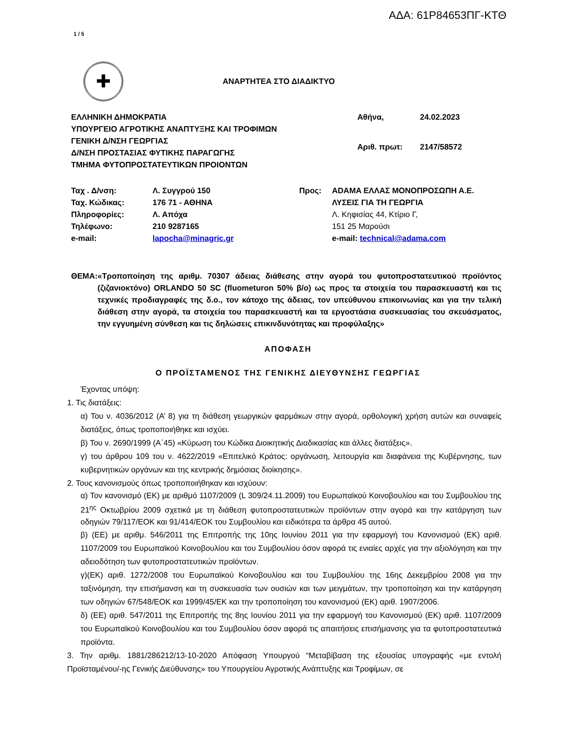ΑΔΑ: 61Ρ84653ΠΓ-ΚΤΘ
1 / 5
✚
ΑΝΑΡΤΗΤΕΑ ΣΤΟ ΔΙΑΔΙΚΤΥΟ
ΕΛΛΗΝΙΚΗ ΔΗΜΟΚΡΑΤΙΑ
ΥΠΟΥΡΓΕΙΟ ΑΓΡΟΤΙΚΗΣ ΑΝΑΠΤΥΞΗΣ ΚΑΙ ΤΡΟΦΙΜΩΝ
ΓΕΝΙΚΗ Δ/ΝΣΗ ΓΕΩΡΓΙΑΣ
Δ/ΝΣΗ ΠΡΟΣΤΑΣΙΑΣ ΦΥΤΙΚΗΣ ΠΑΡΑΓΩΓΗΣ
ΤΜΗΜΑ ΦΥΤΟΠΡΟΣΤΑΤΕΥΤΙΚΩΝ ΠΡΟΙΟΝΤΩΝ
| Αθήνα, | 24.02.2023 |
| Αριθ. πρωτ: | 2147/58572 |
| Ταχ . Δ/νση: | Λ. Συγγρού 150 | Προς: | ΑDAMA ΕΛΛΑΣ ΜΟΝΟΠΡΟΣΩΠΗ Α.Ε. |
| Ταχ. Κώδικας: | 176 71 - ΑΘΗΝΑ | | ΛΥΣΕΙΣ ΓΙΑ ΤΗ ΓΕΩΡΓΙΑ |
| Πληροφορίες: | Λ. Απόχα | | Λ. Κηφισίας 44, Κτίριο Γ, |
| Τηλέφωνο: | 210 9287165 | | 151 25 Μαρούσι |
| e-mail: | lapocha@minagric.gr | | e-mail: technical@adama.com |
ΘΕΜΑ: «Τροποποίηση της αριθμ. 70307 άδειας διάθεσης στην αγορά του φυτοπροστατευτικού προϊόντος (ζιζανιοκτόνο) ORLANDO 50 SC (fluometuron 50% β/ο) ως προς τα στοιχεία του παρασκευαστή και τις τεχνικές προδιαγραφές της δ.ο., τον κάτοχο της άδειας, τον υπεύθυνου επικοινωνίας και για την τελική διάθεση στην αγορά, τα στοιχεία του παρασκευαστή και τα εργοστάσια συσκευασίας του σκευάσματος, την εγγυημένη σύνθεση και τις δηλώσεις επικινδυνότητας και προφύλαξης»
ΑΠΟΦΑΣΗ
Ο ΠΡΟΪΣΤΑΜΕΝΟΣ ΤΗΣ ΓΕΝΙΚΗΣ ΔΙΕΥΘΥΝΣΗΣ ΓΕΩΡΓΙΑΣ
Έχοντας υπόψη:
1. Τις διατάξεις:
α) Του ν. 4036/2012 (Α’ 8) για τη διάθεση γεωργικών φαρμάκων στην αγορά, ορθολογική χρήση αυτών και συναφείς διατάξεις, όπως τροποποιήθηκε και ισχύει.
β) Του ν. 2690/1999 (Α΄45) «Κύρωση του Κώδικα Διοικητικής Διαδικασίας και άλλες διατάξεις».
γ) του άρθρου 109 του ν. 4622/2019 «Επιτελικό Κράτος: οργάνωση, λειτουργία και διαφάνεια της Κυβέρνησης, των κυβερνητικών οργάνων και της κεντρικής δημόσιας διοίκησης».
2. Τους κανονισμούς όπως τροποποιήθηκαν και ισχύουν:
α) Τον κανονισμό (ΕΚ) με αριθμό 1107/2009 (L 309/24.11.2009) του Ευρωπαϊκού Κοινοβουλίου και του Συμβουλίου της 21<sup>ης</sup> Οκτωβρίου 2009 σχετικά με τη διάθεση φυτοπροστατευτικών προϊόντων στην αγορά και την κατάργηση των οδηγιών 79/117/ΕΟΚ και 91/414/ΕΟΚ του Συμβουλίου και ειδικότερα τα άρθρα 45 αυτού.
β) (ΕΕ) με αριθμ. 546/2011 της Επιτροπής της 10ης Ιουνίου 2011 για την εφαρμογή του Κανονισμού (ΕΚ) αριθ. 1107/2009 του Ευρωπαϊκού Κοινοβουλίου και του Συμβουλίου όσον αφορά τις ενιαίες αρχές για την αξιολόγηση και την αδειοδότηση των φυτοπροστατευτικών προϊόντων.
γ)(ΕΚ) αριθ. 1272/2008 του Ευρωπαϊκού Κοινοβουλίου και του Συμβουλίου της 16ης Δεκεμβρίου 2008 για την ταξινόμηση, την επισήμανση και τη συσκευασία των ουσιών και των μειγμάτων, την τροποποίηση και την κατάργηση των οδηγιών 67/548/ΕΟΚ και 1999/45/ΕΚ και την τροποποίηση του κανονισμού (ΕΚ) αριθ. 1907/2006.
δ) (ΕΕ) αριθ. 547/2011 της Επιτροπής της 8ης Ιουνίου 2011 για την εφαρμογή του Κανονισμού (ΕΚ) αριθ. 1107/2009 του Ευρωπαϊκού Κοινοβουλίου και του Συμβουλίου όσον αφορά τις απαιτήσεις επισήμανσης για τα φυτοπροστατευτικά προϊόντα.
3. Την αριθμ. 1881/286212/13-10-2020 Απόφαση Υπουργού “Μεταβίβαση της εξουσίας υπογραφής «με εντολή Προϊσταμένου/-ης Γενικής Διεύθυνσης» του Υπουργείου Αγροτικής Ανάπτυξης και Τροφίμων, σε